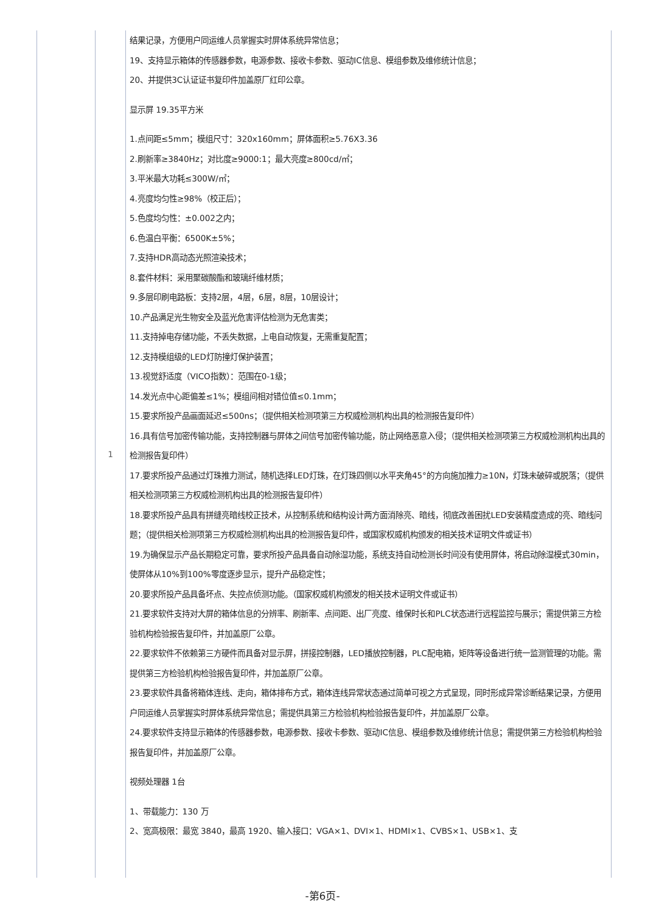| | 1 | 结果记录，方便用户同运维人员掌握实时屏体系统异常信息； 19、支持显示箱体的传感器参数，电源参数、接收卡参数、驱动IC信息、模组参数及维修统计信息； 20、并提供3C认证证书复印件加盖原厂红印公章。 显示屏 19.35平方米 1.点间距≤5mm；模组尺寸：320x160mm；屏体面积≥5.76X3.36 2.刷新率≥3840Hz；对比度≥9000:1；最大亮度≥800cd/㎡； 3.平米最大功耗≤300W/㎡； 4.亮度均匀性≥98%（校正后）； 5.色度均匀性：±0.002之内； 6.色温白平衡：6500K±5%； 7.支持HDR高动态光照渲染技术； 8.套件材料：采用聚碳酸酯和玻璃纤维材质； 9.多层印刷电路板：支持2层，4层，6层，8层，10层设计； 10.产品满足光生物安全及蓝光危害评估检测为无危害类； 11.支持掉电存储功能，不丢失数据，上电自动恢复，无需重复配置； 12.支持模组级的LED灯防撞灯保护装置； 13.视觉舒适度（VICO指数）：范围在0-1级； 14.发光点中心距偏差≤1%；模组间相对错位值≤0.1mm； 15.要求所投产品画面延迟≤500ns；（提供相关检测项第三方权威检测机构出具的检测报告复印件） 16.具有信号加密传输功能，支持控制器与屏体之间信号加密传输功能，防止网络恶意入侵；（提供相关检测项第三方权威检测机构出具的检测报告复印件） 17.要求所投产品通过灯珠推力测试，随机选择LED灯珠，在灯珠四侧以水平夹角45°的方向施加推力≥10N，灯珠未破碎或脱落；（提供相关检测项第三方权威检测机构出具的检测报告复印件） 18.要求所投产品具有拼缝亮暗线校正技术，从控制系统和结构设计两方面消除亮、暗线，彻底改善困扰LED安装精度造成的亮、暗线问题；（提供相关检测项第三方权威检测机构出具的检测报告复印件，或国家权威机构颁发的相关技术证明文件或证书） 19.为确保显示产品长期稳定可靠，要求所投产品具备自动除湿功能，系统支持自动检测长时间没有使用屏体，将启动除湿模式30min，使屏体从10%到100%零度逐步显示，提升产品稳定性； 20.要求所投产品具备坏点、失控点侦测功能。（国家权威机构颁发的相关技术证明文件或证书） 21.要求软件支持对大屏的箱体信息的分辨率、刷新率、点间距、出厂亮度、维保时长和PLC状态进行远程监控与展示；需提供第三方检验机构检验报告复印件，并加盖原厂公章。 22.要求软件不依赖第三方硬件而具备对显示屏，拼接控制器，LED播放控制器，PLC配电箱，矩阵等设备进行统一监测管理的功能。需提供第三方检验机构检验报告复印件，并加盖原厂公章。 23.要求软件具备将箱体连线、走向，箱体排布方式，箱体连线异常状态通过简单可视之方式呈现，同时形成异常诊断结果记录，方便用户同运维人员掌握实时屏体系统异常信息；需提供具第三方检验机构检验报告复印件，并加盖原厂公章。 24.要求软件支持显示箱体的传感器参数，电源参数、接收卡参数、驱动IC信息、模组参数及维修统计信息；需提供第三方检验机构检验报告复印件，并加盖原厂公章。 视频处理器 1台 1、带载能力：130 万 2、宽高极限：最宽 3840，最高 1920、输入接口：VGA×1、DVI×1、HDMI×1、CVBS×1、USB×1、支 |
-第6页-